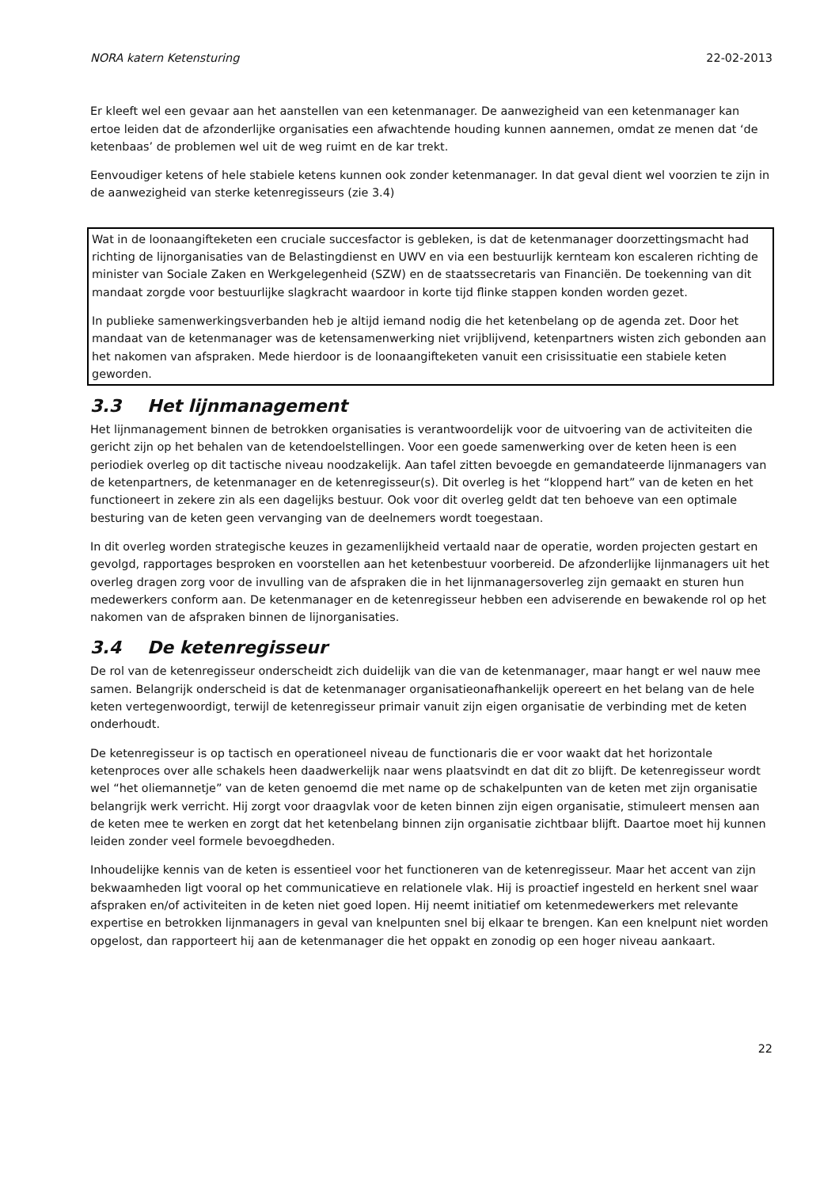NORA katern Ketensturing 22-02-2013
Er kleeft wel een gevaar aan het aanstellen van een ketenmanager. De aanwezigheid van een ketenmanager kan ertoe leiden dat de afzonderlijke organisaties een afwachtende houding kunnen aannemen, omdat ze menen dat ‘de ketenbaas’ de problemen wel uit de weg ruimt en de kar trekt.
Eenvoudiger ketens of hele stabiele ketens kunnen ook zonder ketenmanager. In dat geval dient wel voorzien te zijn in de aanwezigheid van sterke ketenregisseurs (zie 3.4)
Wat in de loonaangifteketen een cruciale succesfactor is gebleken, is dat de ketenmanager doorzettingsmacht had richting de lijnorganisaties van de Belastingdienst en UWV en via een bestuurlijk kernteam kon escaleren richting de minister van Sociale Zaken en Werkgelegenheid (SZW) en de staatssecretaris van Financiën. De toekenning van dit mandaat zorgde voor bestuurlijke slagkracht waardoor in korte tijd flinke stappen konden worden gezet.
In publieke samenwerkingsverbanden heb je altijd iemand nodig die het ketenbelang op de agenda zet. Door het mandaat van de ketenmanager was de ketensamenwerking niet vrijblijvend, ketenpartners wisten zich gebonden aan het nakomen van afspraken. Mede hierdoor is de loonaangifteketen vanuit een crisissituatie een stabiele keten geworden.
3.3 Het lijnmanagement
Het lijnmanagement binnen de betrokken organisaties is verantwoordelijk voor de uitvoering van de activiteiten die gericht zijn op het behalen van de ketendoelstellingen. Voor een goede samenwerking over de keten heen is een periodiek overleg op dit tactische niveau noodzakelijk. Aan tafel zitten bevoegde en gemandateerde lijnmanagers van de ketenpartners, de ketenmanager en de ketenregisseur(s). Dit overleg is het “kloppend hart” van de keten en het functioneert in zekere zin als een dagelijks bestuur. Ook voor dit overleg geldt dat ten behoeve van een optimale besturing van de keten geen vervanging van de deelnemers wordt toegestaan.
In dit overleg worden strategische keuzes in gezamenlijkheid vertaald naar de operatie, worden projecten gestart en gevolgd, rapportages besproken en voorstellen aan het ketenbestuur voorbereid. De afzonderlijke lijnmanagers uit het overleg dragen zorg voor de invulling van de afspraken die in het lijnmanagersoverleg zijn gemaakt en sturen hun medewerkers conform aan. De ketenmanager en de ketenregisseur hebben een adviserende en bewakende rol op het nakomen van de afspraken binnen de lijnorganisaties.
3.4 De ketenregisseur
De rol van de ketenregisseur onderscheidt zich duidelijk van die van de ketenmanager, maar hangt er wel nauw mee samen. Belangrijk onderscheid is dat de ketenmanager organisatieonafhankelijk opereert en het belang van de hele keten vertegenwoordigt, terwijl de ketenregisseur primair vanuit zijn eigen organisatie de verbinding met de keten onderhoudt.
De ketenregisseur is op tactisch en operationeel niveau de functionaris die er voor waakt dat het horizontale ketenproces over alle schakels heen daadwerkelijk naar wens plaatsvindt en dat dit zo blijft. De ketenregisseur wordt wel “het oliemannetje” van de keten genoemd die met name op de schakelpunten van de keten met zijn organisatie belangrijk werk verricht. Hij zorgt voor draagvlak voor de keten binnen zijn eigen organisatie, stimuleert mensen aan de keten mee te werken en zorgt dat het ketenbelang binnen zijn organisatie zichtbaar blijft. Daartoe moet hij kunnen leiden zonder veel formele bevoegdheden.
Inhoudelijke kennis van de keten is essentieel voor het functioneren van de ketenregisseur. Maar het accent van zijn bekwaamheden ligt vooral op het communicatieve en relationele vlak. Hij is proactief ingesteld en herkent snel waar afspraken en/of activiteiten in de keten niet goed lopen. Hij neemt initiatief om ketenmedewerkers met relevante expertise en betrokken lijnmanagers in geval van knelpunten snel bij elkaar te brengen. Kan een knelpunt niet worden opgelost, dan rapporteert hij aan de ketenmanager die het oppakt en zonodig op een hoger niveau aankaart.
22